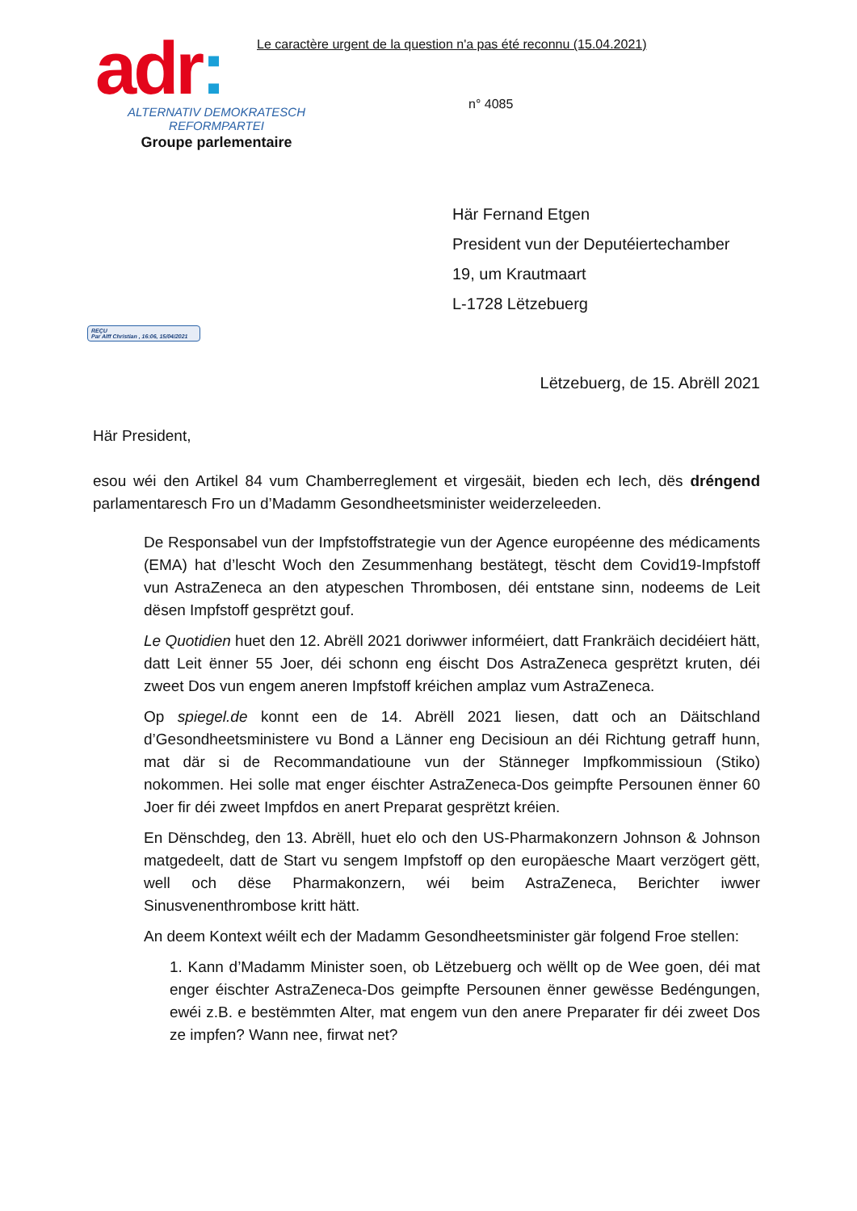adr:
ALTERNATIV DEMOKRATESCH
REFORMPARTEI
Groupe parlementaire
Le caractère urgent de la question n'a pas été reconnu (15.04.2021)
n° 4085
Här Fernand Etgen
President vun der Deputéiertechamber
19, um Krautmaart
L-1728 Lëtzebuerg
REÇU
Par Alff Christian , 16:06, 15/04/2021
Lëtzebuerg, de 15. Abrëll 2021
Här President,
esou wéi den Artikel 84 vum Chamberreglement et virgesäit, bieden ech Iech, dës dréngend parlamentaresch Fro un d’Madamm Gesondheetsminister weiderzeleeden.
De Responsabel vun der Impfstoffstrategie vun der Agence européenne des médicaments (EMA) hat d’lescht Woch den Zesummenhang bestätegt, tëscht dem Covid19-Impfstoff vun AstraZeneca an den atypeschen Thrombosen, déi entstane sinn, nodeems de Leit dësen Impfstoff gesprëtzt gouf.
Le Quotidien huet den 12. Abrëll 2021 doriwwer informéiert, datt Frankräich decidéiert hätt, datt Leit ënner 55 Joer, déi schonn eng éischt Dos AstraZeneca gesprëtzt kruten, déi zweet Dos vun engem aneren Impfstoff kréichen amplaz vum AstraZeneca.
Op spiegel.de konnt een de 14. Abrëll 2021 liesen, datt och an Däitschland d’Gesondheetsministere vu Bond a Länner eng Decisioun an déi Richtung getraff hunn, mat där si de Recommandatioune vun der Stänneger Impfkommissioun (Stiko) nokommen. Hei solle mat enger éischter AstraZeneca-Dos geimpfte Persounen ënner 60 Joer fir déi zweet Impfdos en anert Preparat gesprëtzt kréien.
En Dënschdeg, den 13. Abrëll, huet elo och den US-Pharmakonzern Johnson & Johnson matgedeelt, datt de Start vu sengem Impfstoff op den europäesche Maart verzögert gëtt, well och dëse Pharmakonzern, wéi beim AstraZeneca, Berichter iwwer Sinusvenenthrombose kritt hätt.
An deem Kontext wéilt ech der Madamm Gesondheetsminister gär folgend Froe stellen:
1. Kann d’Madamm Minister soen, ob Lëtzebuerg och wëllt op de Wee goen, déi mat enger éischter AstraZeneca-Dos geimpfte Persounen ënner gewësse Bedéngungen, ewéi z.B. e bestëmmten Alter, mat engem vun den anere Preparater fir déi zweet Dos ze impfen? Wann nee, firwat net?